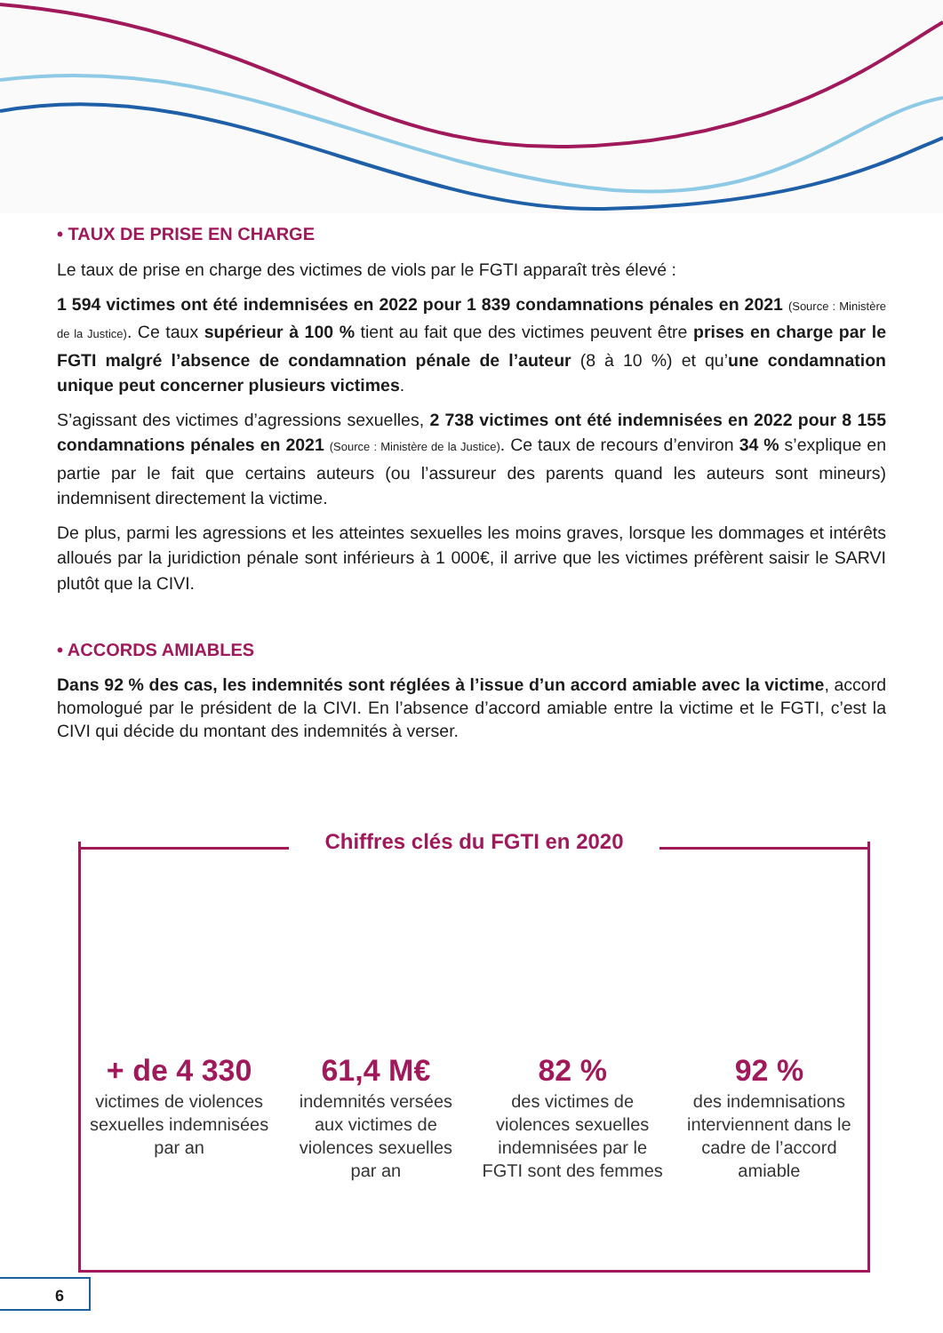• TAUX DE PRISE EN CHARGE
Le taux de prise en charge des victimes de viols par le FGTI apparaît très élevé :
1 594 victimes ont été indemnisées en 2022 pour 1 839 condamnations pénales en 2021 (Source : Ministère de la Justice). Ce taux supérieur à 100 % tient au fait que des victimes peuvent être prises en charge par le FGTI malgré l’absence de condamnation pénale de l’auteur (8 à 10 %) et qu’une condamnation unique peut concerner plusieurs victimes.
S’agissant des victimes d’agressions sexuelles, 2 738 victimes ont été indemnisées en 2022 pour 8 155 condamnations pénales en 2021 (Source : Ministère de la Justice). Ce taux de recours d’environ 34 % s’explique en partie par le fait que certains auteurs (ou l’assureur des parents quand les auteurs sont mineurs) indemnisent directement la victime.
De plus, parmi les agressions et les atteintes sexuelles les moins graves, lorsque les dommages et intérêts alloués par la juridiction pénale sont inférieurs à 1 000€, il arrive que les victimes préfèrent saisir le SARVI plutôt que la CIVI.
• ACCORDS AMIABLES
Dans 92 % des cas, les indemnités sont réglées à l’issue d’un accord amiable avec la victime, accord homologué par le président de la CIVI. En l’absence d’accord amiable entre la victime et le FGTI, c’est la CIVI qui décide du montant des indemnités à verser.
Chiffres clés du FGTI en 2020
+ de 4 330
victimes de violences sexuelles indemnisées par an
61,4 M€
indemnités versées aux victimes de violences sexuelles par an
82 %
des victimes de violences sexuelles indemnisées par le FGTI sont des femmes
92 %
des indemnisations interviennent dans le cadre de l’accord amiable
6